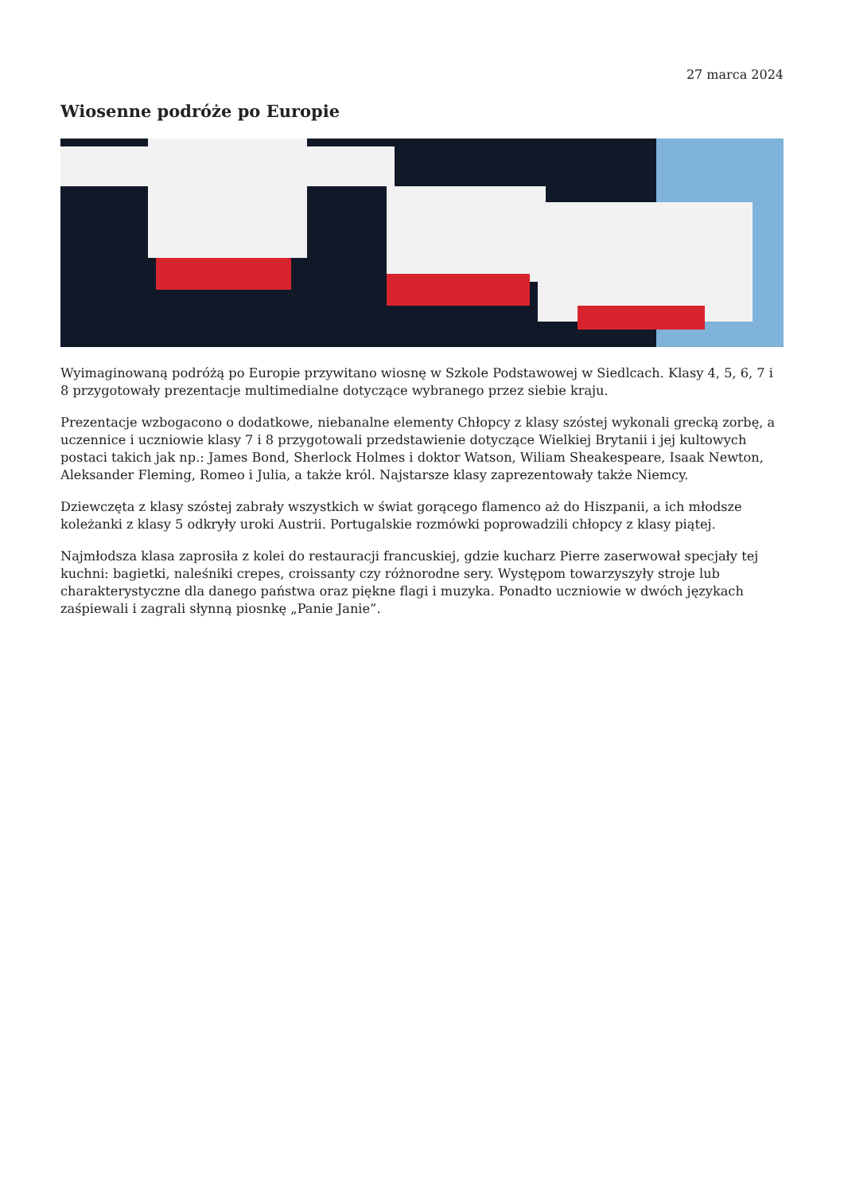27 marca 2024
Wiosenne podróże po Europie
Wyimaginowaną podróżą po Europie przywitano wiosnę w Szkole Podstawowej w Siedlcach. Klasy 4, 5, 6, 7 i 8 przygotowały prezentacje multimedialne dotyczące wybranego przez siebie kraju.
Prezentacje wzbogacono o dodatkowe, niebanalne elementy Chłopcy z klasy szóstej wykonali grecką zorbę, a uczennice i uczniowie klasy 7 i 8 przygotowali przedstawienie dotyczące Wielkiej Brytanii i jej kultowych postaci takich jak np.: James Bond, Sherlock Holmes i doktor Watson, Wiliam Sheakespeare, Isaak Newton, Aleksander Fleming, Romeo i Julia, a także król. Najstarsze klasy zaprezentowały także Niemcy.
Dziewczęta z klasy szóstej zabrały wszystkich w świat gorącego flamenco aż do Hiszpanii, a ich młodsze koleżanki z klasy 5 odkryły uroki Austrii. Portugalskie rozmówki poprowadzili chłopcy z klasy piątej.
Najmłodsza klasa zaprosiła z kolei do restauracji francuskiej, gdzie kucharz Pierre zaserwował specjały tej kuchni: bagietki, naleśniki crepes, croissanty czy różnorodne sery. Występom towarzyszyły stroje lub charakterystyczne dla danego państwa oraz piękne flagi i muzyka. Ponadto uczniowie w dwóch językach zaśpiewali i zagrali słynną piosnkę „Panie Janie”.